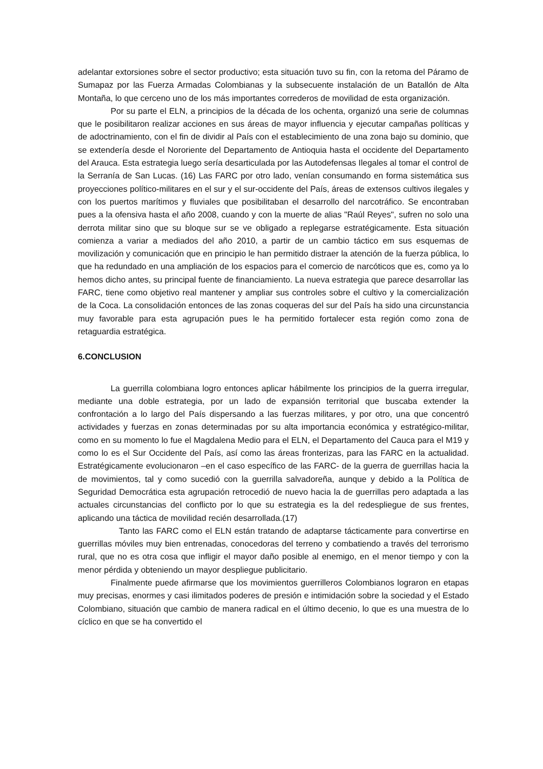adelantar extorsiones sobre el sector productivo; esta situación tuvo su fin, con la retoma del Páramo de Sumapaz por las Fuerza Armadas Colombianas y la subsecuente instalación de un Batallón de Alta Montaña, lo que cerceno uno de los más importantes correderos de movilidad de esta organización.
Por su parte el ELN, a principios de la década de los ochenta, organizó una serie de columnas que le posibilitaron realizar acciones en sus áreas de mayor influencia y ejecutar campañas políticas y de adoctrinamiento, con el fin de dividir al País con el establecimiento de una zona bajo su dominio, que se extendería desde el Nororiente del Departamento de Antioquia hasta el occidente del Departamento del Arauca. Esta estrategia luego sería desarticulada por las Autodefensas Ilegales al tomar el control de la Serranía de San Lucas. (16) Las FARC por otro lado, venían consumando en forma sistemática sus proyecciones político-militares en el sur y el sur-occidente del País, áreas de extensos cultivos ilegales y con los puertos marítimos y fluviales que posibilitaban el desarrollo del narcotráfico. Se encontraban pues a la ofensiva hasta el año 2008, cuando y con la muerte de alias "Raúl Reyes", sufren no solo una derrota militar sino que su bloque sur se ve obligado a replegarse estratégicamente. Esta situación comienza a variar a mediados del año 2010, a partir de un cambio táctico em sus esquemas de movilización y comunicación que en principio le han permitido distraer la atención de la fuerza pública, lo que ha redundado en una ampliación de los espacios para el comercio de narcóticos que es, como ya lo hemos dicho antes, su principal fuente de financiamiento. La nueva estrategia que parece desarrollar las FARC, tiene como objetivo real mantener y ampliar sus controles sobre el cultivo y la comercialización de la Coca. La consolidación entonces de las zonas coqueras del sur del País ha sido una circunstancia muy favorable para esta agrupación pues le ha permitido fortalecer esta región como zona de retaguardia estratégica.
6.CONCLUSION
La guerrilla colombiana logro entonces aplicar hábilmente los principios de la guerra irregular, mediante una doble estrategia, por un lado de expansión territorial que buscaba extender la confrontación a lo largo del País dispersando a las fuerzas militares, y por otro, una que concentró actividades y fuerzas en zonas determinadas por su alta importancia económica y estratégico-militar, como en su momento lo fue el Magdalena Medio para el ELN, el Departamento del Cauca para el M19 y como lo es el Sur Occidente del País, así como las áreas fronterizas, para las FARC en la actualidad. Estratégicamente evolucionaron –en el caso específico de las FARC- de la guerra de guerrillas hacia la de movimientos, tal y como sucedió con la guerrilla salvadoreña, aunque y debido a la Política de Seguridad Democrática esta agrupación retrocedió de nuevo hacia la de guerrillas pero adaptada a las actuales circunstancias del conflicto por lo que su estrategia es la del redespliegue de sus frentes, aplicando una táctica de movilidad recién desarrollada.(17)
Tanto las FARC como el ELN están tratando de adaptarse tácticamente para convertirse en guerrillas móviles muy bien entrenadas, conocedoras del terreno y combatiendo a través del terrorismo rural, que no es otra cosa que infligir el mayor daño posible al enemigo, en el menor tiempo y con la menor pérdida y obteniendo un mayor despliegue publicitario.
Finalmente puede afirmarse que los movimientos guerrilleros Colombianos lograron en etapas muy precisas, enormes y casi ilimitados poderes de presión e intimidación sobre la sociedad y el Estado Colombiano, situación que cambio de manera radical en el último decenio, lo que es una muestra de lo cíclico en que se ha convertido el